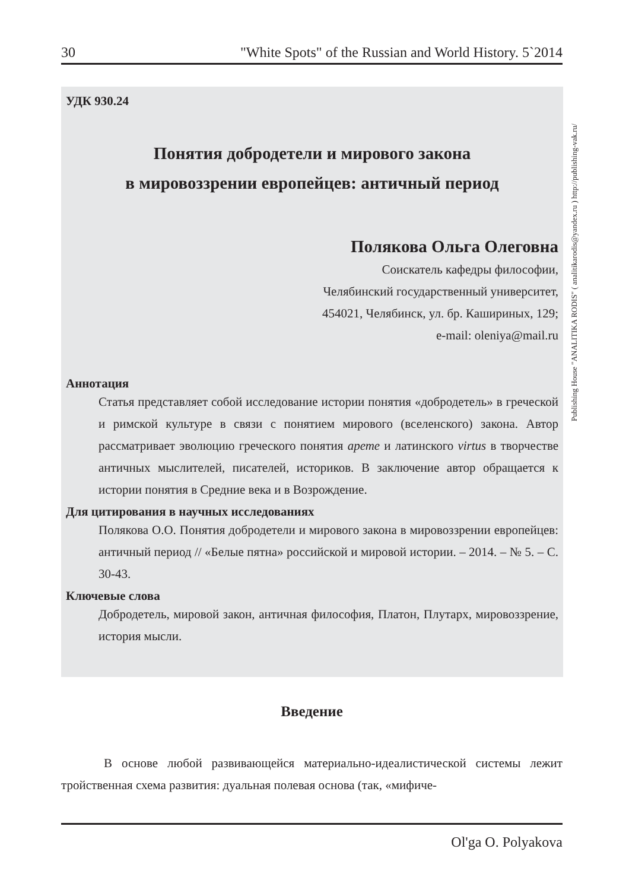30 "White Spots" of the Russian and World History. 5`2014
УДК 930.24
Понятия добродетели и мирового закона
в мировоззрении европейцев: античный период
Полякова Ольга Олеговна
Соискатель кафедры философии,
Челябинский государственный университет,
454021, Челябинск, ул. бр. Кашириных, 129;
e-mail: oleniya@mail.ru
Аннотация
Статья представляет собой исследование истории понятия «добродетель» в греческой и римской культуре в связи с понятием мирового (вселенского) закона. Автор рассматривает эволюцию греческого понятия арете и латинского virtus в творчестве античных мыслителей, писателей, историков. В заключение автор обращается к истории понятия в Средние века и в Возрождение.
Для цитирования в научных исследованиях
Полякова О.О. Понятия добродетели и мирового закона в мировоззрении европейцев: античный период // «Белые пятна» российской и мировой истории. – 2014. – № 5. – С. 30-43.
Ключевые слова
Добродетель, мировой закон, античная философия, Платон, Плутарх, мировоззрение, история мысли.
Publishing House "ANALITIKA RODIS" ( analitikarodis@yandex.ru ) http://publishing-vak.ru/
Введение
В основе любой развивающейся материально-идеалистической системы лежит тройственная схема развития: дуальная полевая основа (так, «мифиче-
Ol'ga O. Polyakova